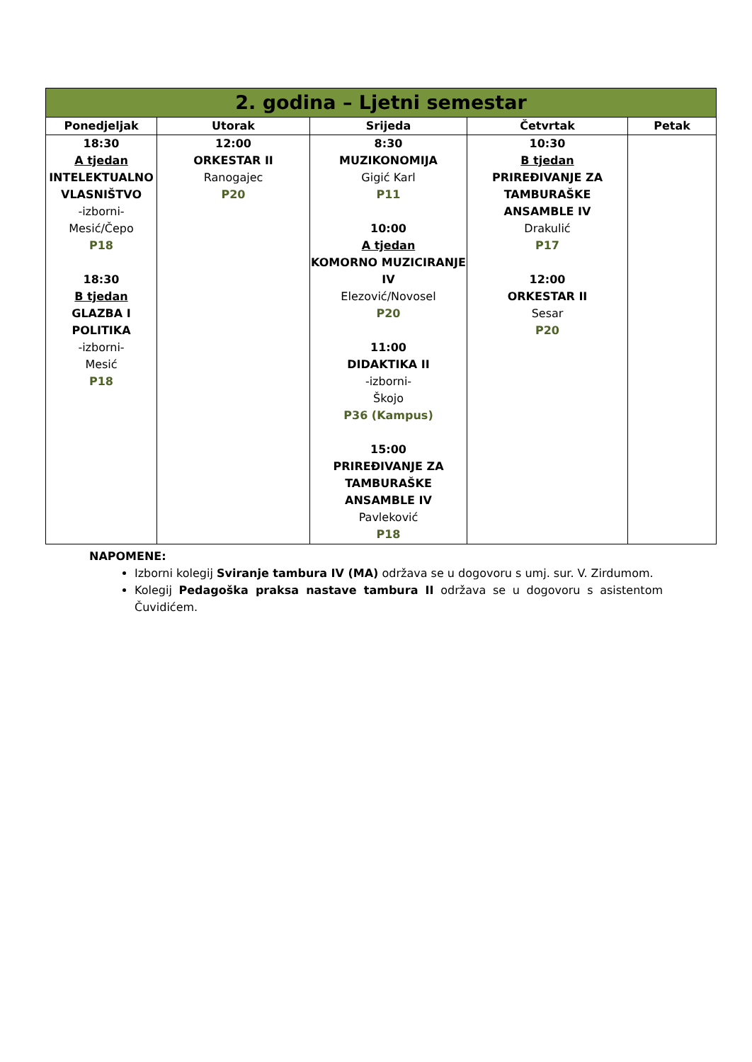| 2. godina – Ljetni semestar | | | | |
| Ponedjeljak | Utorak | Srijeda | Četvrtak | Petak |
| 18:30 A tjedan INTELEKTUALNO VLASNIŠTVO -izborni- Mesić/Čepo P18 18:30 B tjedan GLAZBA I POLITIKA -izborni- Mesić P18 | 12:00 ORKESTAR II Ranogajec P20 | 8:30 MUZIKONOMIJA Gigić Karl P11 10:00 A tjedan KOMORNO MUZICIRANJE IV Elezović/Novosel P20 11:00 DIDAKTIKA II -izborni- Škojo P36 (Kampus) 15:00 PRIREĐIVANJE ZA TAMBURAŠKE ANSAMBLE IV Pavleković P18 | 10:30 B tjedan PRIREĐIVANJE ZA TAMBURAŠKE ANSAMBLE IV Drakulić P17 12:00 ORKESTAR II Sesar P20 | |
NAPOMENE:
Izborni kolegij Sviranje tambura IV (MA) održava se u dogovoru s umj. sur. V. Zirdumom.
Kolegij Pedagoška praksa nastave tambura II održava se u dogovoru s asistentom Čuvidićem.